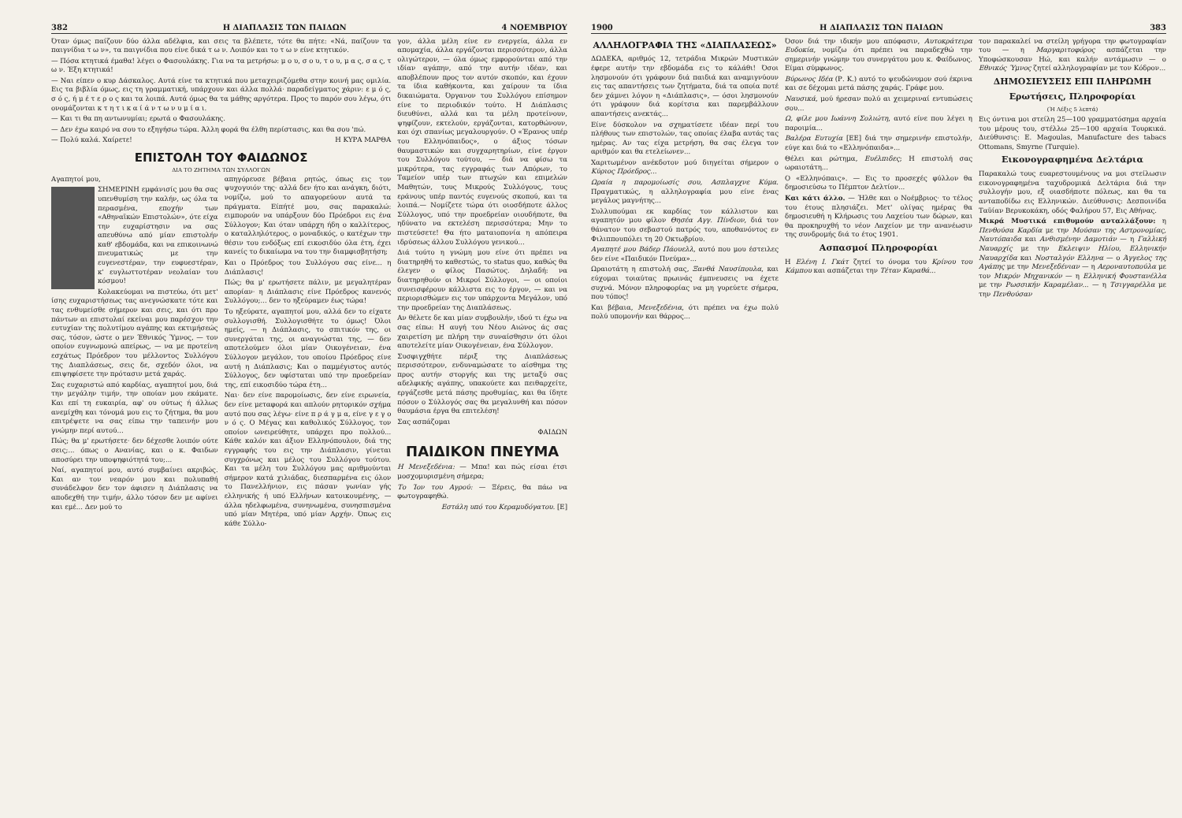382 Η ΔΙΑΠΛΑΣΙΣ ΤΩΝ ΠΑΙΔΩΝ 4 ΝΟΕΜΒΡΙΟΥ
Όταν όμως παίζουν δύο άλλα αδέλφια, και σεις τα βλέπετε, τότε θα πήτε: «Νά, παίζουν τα παιγνίδια τ ω ν», τα παιγνίδια που είνε δικά τ ω ν. Λοιπόν και το τ ω ν είνε κτητικόν.
— Πόσα κτητικά έμαθα! λέγει ο Φασουλάκης. Για να τα μετρήσω: μ ο υ, σ ο υ, τ ο υ, μ α ς, σ α ς, τ ω ν. Έξη κτητικά!
— Ναι είπεν ο κυρ Δάσκαλος. Αυτά είνε τα κτητικά που μεταχειριζόμεθα στην κοινή μας ομιλία. Εις τα βιβλία όμως, εις τη γραμματική, υπάρχουν και άλλα πολλά· παραδείγματος χάριν: ε μ ό ς, σ ό ς, ή μ έ τ ε ρ ο ς και τα λοιπά. Αυτά όμως θα τα μάθης αργότερα. Προς το παρόν σου λέγω, ότι ονομάζονται κ τ η τ ι κ α ί ά ν τ ω ν υ μ ί α ι.
— Και τι θα πη αντωνυμίαι; ερωτά ο Φασουλάκης.
— Δεν έχω καιρό να σου το εξηγήσω τώρα. Άλλη φορά θα έλθη περίστασις, και θα σου 'πώ.
— Πολύ καλά. Χαίρετε! Η ΚΥΡΑ ΜΑΡΘΑ
ΕΠΙΣΤΟΛΗ ΤΟΥ ΦΑΙΔΩΝΟΣ
ΔΙΑ ΤΟ ΖΗΤΗΜΑ ΤΩΝ ΣΥΛΛΟΓΩΝ
Αγαπητοί μου,
ΣΗΜΕΡΙΝΗ εμφάνισίς μου θα σας υπενθυμίση την καλήν, ως όλα τα περασμένα, εποχήν των «Αθηναϊκών Επιστολών», ότε είχα την ευχαρίστησιν να σας απευθύνω από μίαν επιστολήν καθ' εβδομάδα, και να επικοινωνώ πνευματικώς με την ευγενεστέραν, την ευφυεστέραν, κ' ευγλωττοτέραν νεολαίαν του κόσμου!
Κολακεύομαι να πιστεύω, ότι μετ' ίσης ευχαριστήσεως τας ανεγνώσκατε τότε και τας ενθυμείσθε σήμερον και σεις, και ότι προ πάντων αι επιστολαί εκείναι μου παρέσχον την ευτυχίαν της πολυτίμου αγάπης και εκτιμήσεώς σας, τόσον, ώστε ο μεν Έθνικός Ύμνος, — τον οποίον ευγνωμονώ απείρως, — να με προτείνη εσχάτως Πρόεδρον του μέλλοντος Συλλόγου της Διαπλάσεως, σεις δε, σχεδόν όλοι, να επιψηφίσετε την πρότασιν μετά χαράς.
Σας ευχαριστώ από καρδίας, αγαπητοί μου, διά την μεγάλην τιμήν, την οποίαν μου εκάματε. Και επί τη ευκαιρία, αφ' ου ούτως ή άλλως ανεμίχθη και τόνομά μου εις το ζήτημα, θα μου επιτρέψετε να σας είπω την ταπεινήν μου γνώμην περί αυτού...
Πώς; θα μ' ερωτήσετε· δεν δέχεσθε λοιπόν ούτε σεις;... όπως ο Ανανίας, και ο κ. Φαιδων αποσύρει την υποψηφιότητά του;...
Ναί, αγαπητοί μου, αυτό συμβαίνει ακριβώς. Και αν τον νεαρόν μου και πολυπαθή συνάδελφον δεν τον άφισεν η Διάπλασις να αποδεχθή την τιμήν, άλλο τόσον δεν με αφίνει και εμέ... Δεν μού το
απηγόρευσε βέβαια ρητώς, όπως εις τον ψυχογυιόν της· αλλά δεν ήτο και ανάγκη, διότι, νομίζω, μού το απαγορεύουν αυτά τα πράγματα. Είπήτέ μου, σας παρακαλώ: ειμπορούν να υπάρξουν δύο Πρόεδροι εις ένα Σύλλογον; Και όταν υπάρχη ήδη ο καλλίτερος, ο καταλληλότερος, ο μοναδικός, ο κατέχων την θέσιν του ενδόξως επί εικοσιδύο όλα έτη, έχει κανείς το δικαίωμα να του την διαμφισβητήση;
Και ο Πρόεδρος του Συλλόγου σας είνε... η Διάπλασις!
Πώς; θα μ' ερωτήσετε πάλιν, με μεγαλητέραν απορίαν· η Διάπλασις είνε Πρόεδρος κανενός Συλλόγου;... δεν το ηξεύραμεν έως τώρα!
Το ηξεύρατε, αγαπητοί μου, αλλά δεν το είχατε συλλογισθή. Συλλογισθήτε το όμως! Όλοι ημείς, — η Διάπλασις, το σπιτικόν της, οι συνεργάται της, οι αναγνώσται της, — δεν αποτελούμεν όλοι μίαν Οικογένειαν, ένα Σύλλογον μεγάλον, του οποίου Πρόεδρος είνε αυτή η Διάπλασις; Και ο παμμέγιστος αυτός Σύλλογος, δεν υφίσταται υπό την προεδρείαν της, επί εικοσιδύο τώρα έτη...
Ναι· δεν είνε παρομοίωσις, δεν είνε ειρωνεία, δεν είνε μεταφορά και απλούν ρητορικόν σχήμα αυτό που σας λέγω· είνε π ρ ά γ μ α, είνε γ ε γ ο ν ό ς. Ο Μέγας και καθολικός Σύλλογος, τον οποίον ωνειρεύθητε, υπάρχει προ πολλού... Κάθε καλόν και άξιον Ελληνόπουλον, διά της εγγραφής του εις την Διάπλασιν, γίνεται συγχρόνως και μέλος του Συλλόγου τούτου. Και τα μέλη του Συλλόγου μας αριθμούνται σήμερον κατά χιλιάδας, διεσπαρμένα εις όλον το Πανελλήνιον, εις πάσαν γωνίαν γής ελληνικής ή υπό Ελλήνων κατοικουμένης, — άλλα ηδελφωμένα, συνηνωμένα, συνησπισμένα υπό μίαν Μητέρα, υπό μίαν Αρχήν. Όπως εις κάθε Σύλλο-
γον, άλλα μέλη είνε εν ενεργεία, άλλα εν απομαχία, άλλα εργάζονται περισσότερον, άλλα ολιγώτερον, — όλα όμως εμφορούνται από την ιδίαν αγάπην, από την αυτήν ιδέαν, και αποβλέπουν προς τον αυτόν σκοπόν, και έχουν τα ίδια καθήκοντα, και χαίρουν τα ίδια δικαιώματα. Όργανον του Συλλόγου επίσημον είνε το περιοδικόν τούτο. Η Διάπλασις διευθύνει, αλλά και τα μέλη προτείνουν, ψηφίζουν, εκτελούν, εργάζονται, κατορθώνουν, και όχι σπανίως μεγαλουργούν. Ο «Έρανος υπέρ του Ελληνόπαιδος», ο άξιος τόσων θαυμαστικών και συγχαρητηρίων, είνε έργον του Συλλόγου τούτου, — διά να φίσω τα μικρότερα, τας εγγραφάς των Απόρων, το Ταμείον υπέρ των πτωχών και επιμελών Μαθητών, τους Μικρούς Συλλόγους, τους εράνους υπέρ παντός ευγενούς σκοπού, και τα λοιπά.— Νομίζετε τώρα ότι οιοσδήποτε άλλος Σύλλογος, υπό την προεδρείαν οιουδήποτε, θα ηδύνατο να εκτελέση περισσότερα; Μην το πιστεύσετε! Θα ήτο ματαιοπονία η απόπειρα ιδρύσεως άλλου Συλλόγου γενικού...
Διά τούτο η γνώμη μου είνε ότι πρέπει να διατηρηθή το καθεστώς, το status quo, καθώς θα έλεγεν ο φίλος Πασώτος. Δηλαδή: να διατηρηθούν οι Μικροί Σύλλογοι, — οι οποίοι συνεισφέρουν κάλλιστα εις το έργον, — και να περιορισθώμεν εις τον υπάρχοντα Μεγάλον, υπό την προεδρείαν της Διαπλάσεως.
Αν θέλετε δε και μίαν συμβουλήν, ιδού τι έχω να σας είπω: Η αυγή του Νέου Αιώνος άς σας χαιρετίση με πλήρη την συναίσθησιν ότι όλοι αποτελείτε μίαν Οικογένειαν, ένα Σύλλογον.
Συσφιγχθήτε πέριξ της Διαπλάσεως περισσότερον, ενδυναμώσατε το αίσθημα της προς αυτήν στοργής και της μεταξύ σας αδελφικής αγάπης, υπακούετε και πειθαρχείτε, εργάζεσθε μετά πάσης προθυμίας, και θα ίδητε πόσον ο Σύλλογός σας θα μεγαλυνθή και πόσον θαυμάσια έργα θα επιτελέση!
Σας ασπάζομαι
ΦΑΙΔΩΝ
ΠΑΙΔΙΚΟΝ ΠΝΕΥΜΑ
Η Μενεξεδένια: — Μπα! και πώς είσαι έτσι μοσχομυρισμένη σήμερα;
Το Ίον του Αγρού: — Ξέρεις, θα πάω να φωτογραφηθώ.
Εστάλη υπό του Κεραμυδόγατου. [E]
1900 Η ΔΙΑΠΛΑΣΙΣ ΤΩΝ ΠΑΙΔΩΝ 383
ΑΛΛΗΛΟΓΡΑΦΙΑ ΤΗΣ «ΔΙΑΠΛΑΣΕΩΣ»
ΔΩΔΕΚΑ, αριθμός 12, τετράδια Μικρών Μυστικών έφερε αυτήν την εβδομάδα εις το κάλάθι! Όσοι λησμονούν ότι γράφουν διά παιδιά και αναμιγνύουν εις τας απαντήσεις των ζητήματα, διά τα οποία ποτέ δεν χάμνει λόγον η «Διάπλασις», — όσοι λησμονούν ότι γράφουν διά κορίτσια και παρεμβάλλουν απαντήσεις ανεκτάς...
Είνε δύσκολον να σχηματίσετε ιδέαν περί του πλήθους των επιστολών, τας οποίας έλαβα αυτάς τας ημέρας. Αν τας είχα μετρήση, θα σας έλεγα τον αριθμόν και θα ετελείωνεν...
Χαριτωμένον ανέκδοτον μού διηγείται σήμερον ο Κύριος Πρόεδρος...
Ωραία η παρομοίωσίς σου, Ασπλαγχνε Κύμα. Πραγματικώς, η αλληλογραφία μου είνε ένας μεγάλος μαγνήτης...
Συλλυπούμαι εκ καρδίας τον κάλλιστον και αγαπητόν μου φίλον Θησέα Αγγ. Πίνδιον, διά τον θάνατον του σεβαστού πατρός του, αποθανόντος εν Φιλιππουπόλει τη 20 Οκτωβρίου.
Αγαπητέ μου Βάδερ Πάουελλ, αυτό που μου έστειλες δεν είνε «Παιδικόν Πνεύμα»...
Ωραιοτάτη η επιστολή σας, Ξανθά Ναυσίπουλα, και εύχομαι τοιαύτας πρωινάς έμπνευσεις να έχετε συχνά. Μόνον πληροφορίας να μη γυρεύετε σήμερα, που τόπος!
Και βέβαια, Μενεξεδένια, ότι πρέπει να έχω πολύ πολύ υπομονήν και θάρρος...
Όσον διά την ιδικήν μου απόφασιν, Αυτοκράτειρα Ευδοκία, νομίζω ότι πρέπει να παραδεχθώ την σημερινήν γνώμην του συνεργάτου μου κ. Φαίδωνος. Είμαι σύμφωνος.
Βύρωνος Ιδέα (Ρ. Κ.) αυτό το ψευδώνυμον σού έκρινα και σε δέχομαι μετά πάσης χαράς. Γράφε μου.
Ναυσικά, μού ήρεσαν πολύ αι χειμεριναί εντυπώσεις σου...
Ω, φίλε μου Ιωάννη Σολιώτη, αυτό είνε που λέγει η παροιμία...
Βαλέρα Ευτυχία [ΕΕ] διά την σημερινήν επιστολήν, εύγε και διά το «Ελληνόπαιδα»...
Θέλει και ρώτημα, Ευέλπιδες; Η επιστολή σας ωραιοτάτη...
Ο «Ελληνόπαις». — Εις το προσεχές φύλλον θα δημοσιεύσω το Πέμπτον Δελτίον...
Και κάτι άλλο. — Ήλθε και ο Νοέμβριος· το τέλος του έτους πλησιάζει. Μετ' ολίγας ημέρας θα δημοσιευθή η Κλήρωσις του Λαχείου των δώρων, και θα προκηρυχθή το νέον Λαχείον με την ανανέωσιν της συνδρομής διά το έτος 1901.
Ασπασμοί Πληροφορίαι
Η Ελένη Ι. Γκάτ ζητεί το όνομα του Κρίνου του Κάμπου και ασπάζεται την Τέταν Καραθά...
τον παρακαλεί να στείλη γρήγορα την φωτογραφίαν του — η Μαργαριτοφόρος ασπάζεται την Υποφώσκουσαν Ηώ, και καλήν αντάμωσιν — ο Εθνικός Ύμνος ζητεί αλληλογραφίαν με τον Κόδρον...
ΔΗΜΟΣΙΕΥΣΕΙΣ ΕΠΙ ΠΛΗΡΩΜΗ
Ερωτήσεις, Πληροφορίαι
(Ή Λέξις 5 λεπτά)
Εις όντινα μοι στείλη 25—100 γραμματόσημα αρχαία του μέρους του, στέλλω 25—100 αρχαία Τουρκικά. Διεύθυνσις: E. Magoulas, Manufacture des tabacs Ottomans, Smyrne (Turquie).
Εικονογραφημένα Δελτάρια
Παρακαλώ τους ευαρεστουμένους να μοι στείλωσιν εικονογραφημένα ταχυδρομικά Δελτάρια διά την συλλογήν μου, εξ οιασδήποτε πόλεως, και θα τα ανταποδίδω εις Ελληνικών. Διεύθυνσις: Δεσποινίδα Ταϋίαν Βερυκοκάκη, οδός Φαλήρου 57, Εις Αθήνας.
Μικρά Μυστικά επιθυμούν ανταλλάξουν: η Πενθούσα Καρδία με την Μούσαν της Αστρονομίας, Ναυτόπαιδα και Ανθισμένην Δαμοτιάν — η Γαλλική Ναυαρχίς με την Εκλειψιν Ηλίου, Ελληνικήν Ναυαρχίδα και Νοσταλγόν Ελληνα — ο Άγγελος της Αγάπης με την Μενεξεδένιαν — η Αεροναυτοπούλα με τον Μικρόν Μηχανικόν — η Ελληνική Φουστανέλλα με την Ρωσσικήν Καραμέλαν... — η Τσιγγαρέλλα με την Πενθούσαν